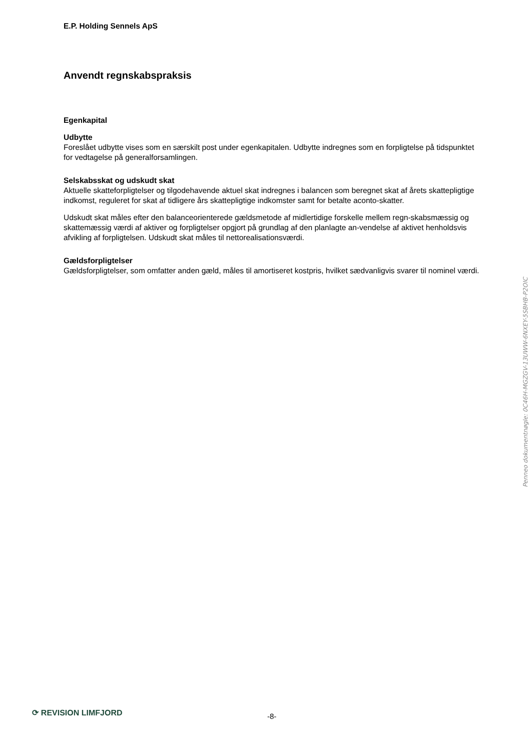E.P. Holding Sennels ApS
Anvendt regnskabspraksis
Egenkapital
Udbytte
Foreslået udbytte vises som en særskilt post under egenkapitalen. Udbytte indregnes som en forpligtelse på tidspunktet for vedtagelse på generalforsamlingen.
Selskabsskat og udskudt skat
Aktuelle skatteforpligtelser og tilgodehavende aktuel skat indregnes i balancen som beregnet skat af årets skattepligtige indkomst, reguleret for skat af tidligere års skattepligtige indkomster samt for betalte aconto-skatter.
Udskudt skat måles efter den balanceorienterede gældsmetode af midlertidige forskelle mellem regn-skabsmæssig og skattemæssig værdi af aktiver og forpligtelser opgjort på grundlag af den planlagte an-vendelse af aktivet henholdsvis afvikling af forpligtelsen. Udskudt skat måles til nettorealisationsværdi.
Gældsforpligtelser
Gældsforpligtelser, som omfatter anden gæld, måles til amortiseret kostpris, hvilket sædvanligvis svarer til nominel værdi.
Penneo dokumentnøgle: 0C46H-MGZGV-13UWW-6NXEY-5SBHB-P2OIC
⟳ REVISION LIMFJORD
-8-